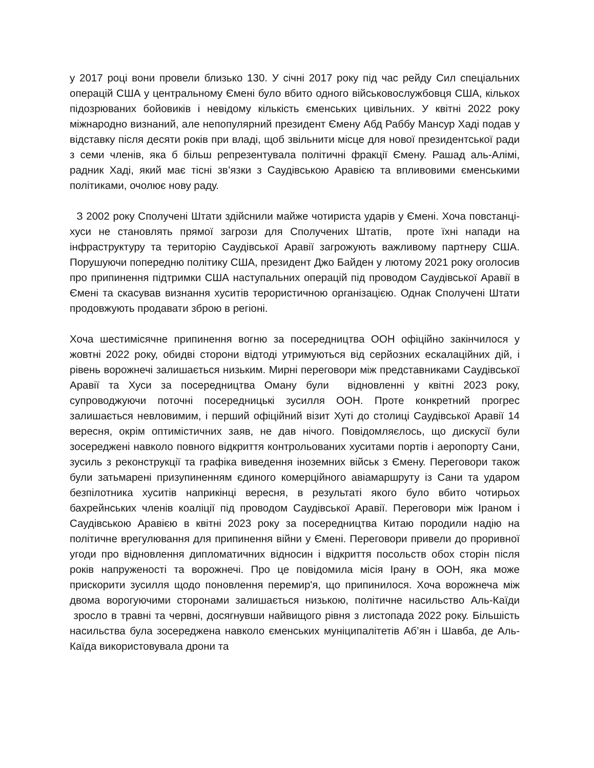у 2017 році вони провели близько 130. У січні 2017 року під час рейду Сил спеціальних операцій США у центральному Ємені було вбито одного військовослужбовця США, кількох підозрюваних бойовиків і невідому кількість єменських цивільних. У квітні 2022 року міжнародно визнаний, але непопулярний президент Ємену Абд Раббу Мансур Хаді подав у відставку після десяти років при владі, щоб звільнити місце для нової президентської ради з семи членів, яка б більш репрезентувала політичні фракції Ємену. Рашад аль-Алімі, радник Хаді, який має тісні зв’язки з Саудівською Аравією та впливовими єменськими політиками, очолює нову раду.
З 2002 року Сполучені Штати здійснили майже чотириста ударів у Ємені. Хоча повстанці-хуси не становлять прямої загрози для Сполучених Штатів, проте їхні напади на інфраструктуру та територію Саудівської Аравії загрожують важливому партнеру США. Порушуючи попередню політику США, президент Джо Байден у лютому 2021 року оголосив про припинення підтримки США наступальних операцій під проводом Саудівської Аравії в Ємені та скасував визнання хуситів терористичною організацією. Однак Сполучені Штати продовжують продавати зброю в регіоні.
Хоча шестимісячне припинення вогню за посередництва ООН офіційно закінчилося у жовтні 2022 року, обидві сторони відтоді утримуються від серйозних ескалаційних дій, і рівень ворожнечі залишається низьким. Мирні переговори між представниками Саудівської Аравії та Хуси за посередництва Оману були відновленні у квітні 2023 року, супроводжуючи поточні посередницькі зусилля ООН. Проте конкретний прогрес залишається невловимим, і перший офіційний візит Хуті до столиці Саудівської Аравії 14 вересня, окрім оптимістичних заяв, не дав нічого. Повідомляєлось, що дискусії були зосереджені навколо повного відкриття контрольованих хуситами портів і аеропорту Сани, зусиль з реконструкції та графіка виведення іноземних військ з Ємену. Переговори також були затьмарені призупиненням єдиного комерційного авіамаршруту із Сани та ударом безпілотника хуситів наприкінці вересня, в результаті якого було вбито чотирьох бахрейнських членів коаліції під проводом Саудівської Аравії. Переговори між Іраном і Саудівською Аравією в квітні 2023 року за посередництва Китаю породили надію на політичне врегулювання для припинення війни у Ємені. Переговори привели до проривної угоди про відновлення дипломатичних відносин і відкриття посольств обох сторін після років напруженості та ворожнечі. Про це повідомила місія Ірану в ООН, яка може прискорити зусилля щодо поновлення перемир'я, що припинилося. Хоча ворожнеча між двома ворогуючими сторонами залишається низькою, політичне насильство Аль-Каїди зросло в травні та червні, досягнувши найвищого рівня з листопада 2022 року. Більшість насильства була зосереджена навколо єменських муніципалітетів Аб’ян і Шавба, де Аль-Каїда використовувала дрони та